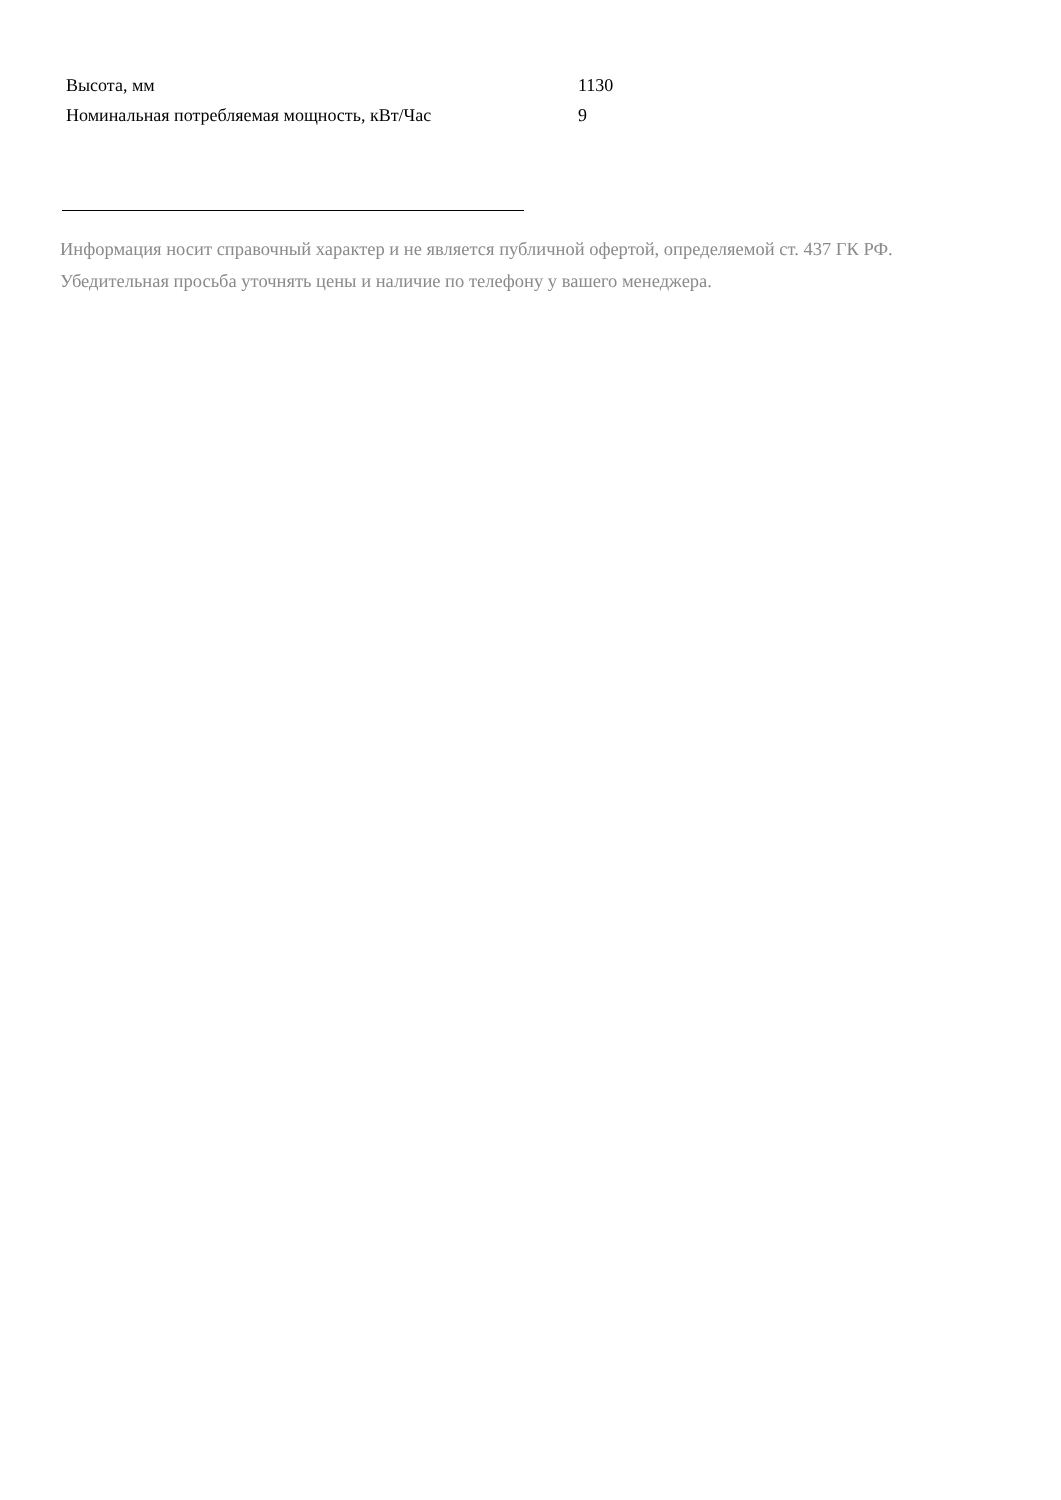| Высота, мм | 1130 |
| Номинальная потребляемая мощность, кВт/Час | 9 |
Информация носит справочный характер и не является публичной офертой, определяемой ст. 437 ГК РФ. Убедительная просьба уточнять цены и наличие по телефону у вашего менеджера.